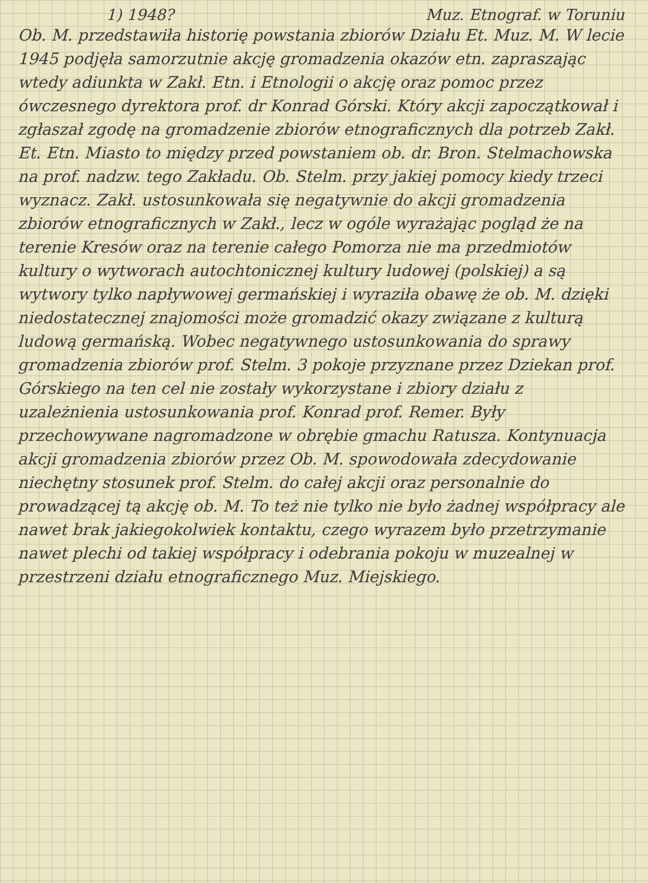1) 1948? Muz. Etnograf. w Toruniu
Ob. M. przedstawiła historię powstania zbiorów Działu Et. Muz. M. W lecie 1945 podjęła samorzutnie akcję gromadzenia okazów etn. zapraszając wtedy adiunkta w Zakł. Etn. i Etnologii o akcję oraz pomoc przez ówczesnego dyrektora prof. dr Konrad Górski. Który akcji zapoczątkował i zgłaszał zgodę na gromadzenie zbiorów etnograficznych dla potrzeb Zakł. Et. Etn. Miasto to między przed powstaniem ob. dr. Bron. Stelmachowska na prof. nadzw. tego Zakładu. Ob. Stelm. przy jakiej pomocy kiedy trzeci wyznacz. Zakł. ustosunkowała się negatywnie do akcji gromadzenia zbiorów etnograficznych w Zakł., lecz w ogóle wyrażając pogląd że na terenie Kresów oraz na terenie całego Pomorza nie ma przedmiotów kultury o wytworach autochtonicznej kultury ludowej (polskiej) a są wytwory tylko napływowej germańskiej i wyraziła obawę że ob. M. dzięki niedostatecznej znajomości może gromadzić okazy związane z kulturą ludową germańską. Wobec negatywnego ustosunkowania do sprawy gromadzenia zbiorów prof. Stelm. 3 pokoje przyznane przez Dziekan prof. Górskiego na ten cel nie zostały wykorzystane i zbiory działu z uzależnienia ustosunkowania prof. Konrad prof. Remer. Były przechowywane nagromadzone w obrębie gmachu Ratusza. Kontynuacja akcji gromadzenia zbiorów przez Ob. M. spowodowała zdecydowanie niechętny stosunek prof. Stelm. do całej akcji oraz personalnie do prowadzącej tą akcję ob. M. To też nie tylko nie było żadnej współpracy ale nawet brak jakiegokolwiek kontaktu, czego wyrazem było przetrzymanie nawet plechi od takiej współpracy i odebrania pokoju w muzealnej w przestrzeni działu etnograficznego Muz. Miejskiego.